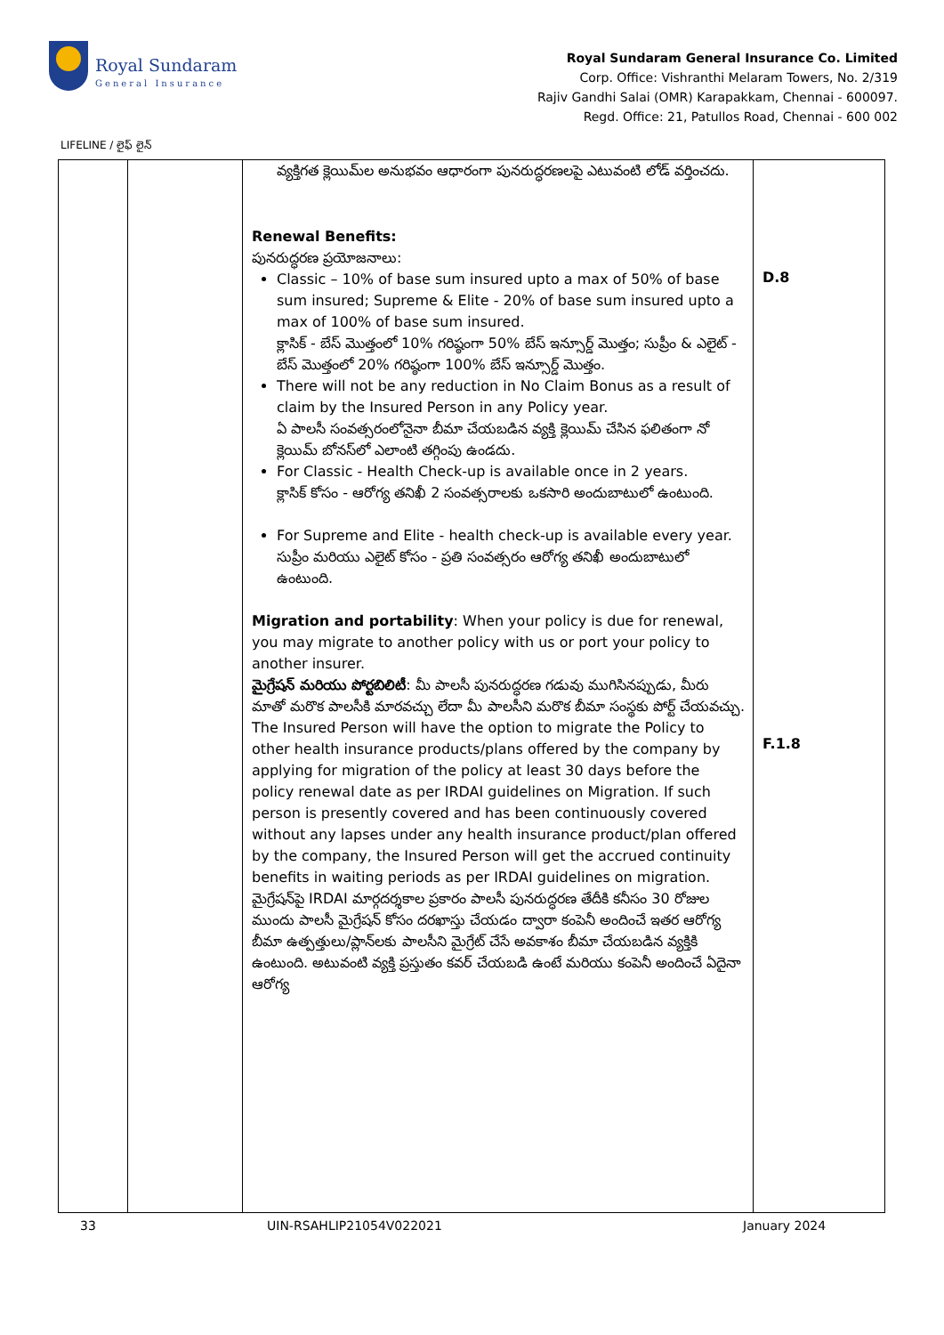Royal Sundaram
General Insurance
Royal Sundaram General Insurance Co. Limited
Corp. Office: Vishranthi Melaram Towers, No. 2/319
Rajiv Gandhi Salai (OMR) Karapakkam, Chennai - 600097.
Regd. Office: 21, Patullos Road, Chennai - 600 002
LIFELINE / లైఫ్ లైన్
| | | వ్యక్తిగత క్లెయిమ్‌ల అనుభవం ఆధారంగా పునరుద్ధరణలపై ఎటువంటి లోడ్ వర్తించదు. Renewal Benefits: పునరుద్ధరణ ప్రయోజనాలు: Classic – 10% of base sum insured upto a max of 50% of base sum insured; Supreme & Elite - 20% of base sum insured upto a max of 100% of base sum insured. క్లాసిక్ - బేస్ మొత్తంలో 10% గరిష్ఠంగా 50% బేస్ ఇన్సూర్డ్ మొత్తం; సుప్రీం & ఎలైట్ - బేస్ మొత్తంలో 20% గరిష్ఠంగా 100% బేస్ ఇన్సూర్డ్ మొత్తం. There will not be any reduction in No Claim Bonus as a result of claim by the Insured Person in any Policy year. ఏ పాలసీ సంవత్సరంలోనైనా బీమా చేయబడిన వ్యక్తి క్లెయిమ్ చేసిన ఫలితంగా నో క్లెయిమ్ బోనస్‌లో ఎలాంటి తగ్గింపు ఉండదు. For Classic - Health Check-up is available once in 2 years. క్లాసిక్ కోసం - ఆరోగ్య తనిఖీ 2 సంవత్సరాలకు ఒకసారి అందుబాటులో ఉంటుంది. For Supreme and Elite - health check-up is available every year. సుప్రీం మరియు ఎలైట్ కోసం - ప్రతి సంవత్సరం ఆరోగ్య తనిఖీ అందుబాటులో ఉంటుంది. Migration and portability : When your policy is due for renewal, you may migrate to another policy with us or port your policy to another insurer. మైగ్రేషన్ మరియు పోర్టబిలిటీ : మీ పాలసీ పునరుద్ధరణ గడువు ముగిసినప్పుడు, మీరు మాతో మరొక పాలసీకి మారవచ్చు లేదా మీ పాలసీని మరొక బీమా సంస్థకు పోర్ట్ చేయవచ్చు. The Insured Person will have the option to migrate the Policy to other health insurance products/plans offered by the company by applying for migration of the policy at least 30 days before the policy renewal date as per IRDAI guidelines on Migration. If such person is presently covered and has been continuously covered without any lapses under any health insurance product/plan offered by the company, the Insured Person will get the accrued continuity benefits in waiting periods as per IRDAI guidelines on migration. మైగ్రేషన్‌పై IRDAI మార్గదర్శకాల ప్రకారం పాలసీ పునరుద్ధరణ తేదీకి కనీసం 30 రోజుల ముందు పాలసీ మైగ్రేషన్ కోసం దరఖాస్తు చేయడం ద్వారా కంపెనీ అందించే ఇతర ఆరోగ్య బీమా ఉత్పత్తులు/ప్లాన్‌లకు పాలసీని మైగ్రేట్ చేసే అవకాశం బీమా చేయబడిన వ్యక్తికి ఉంటుంది. అటువంటి వ్యక్తి ప్రస్తుతం కవర్ చేయబడి ఉంటే మరియు కంపెనీ అందించే ఏదైనా ఆరోగ్య | D.8 F.1.8 |
33 UIN-RSAHLIP21054V022021 January 2024